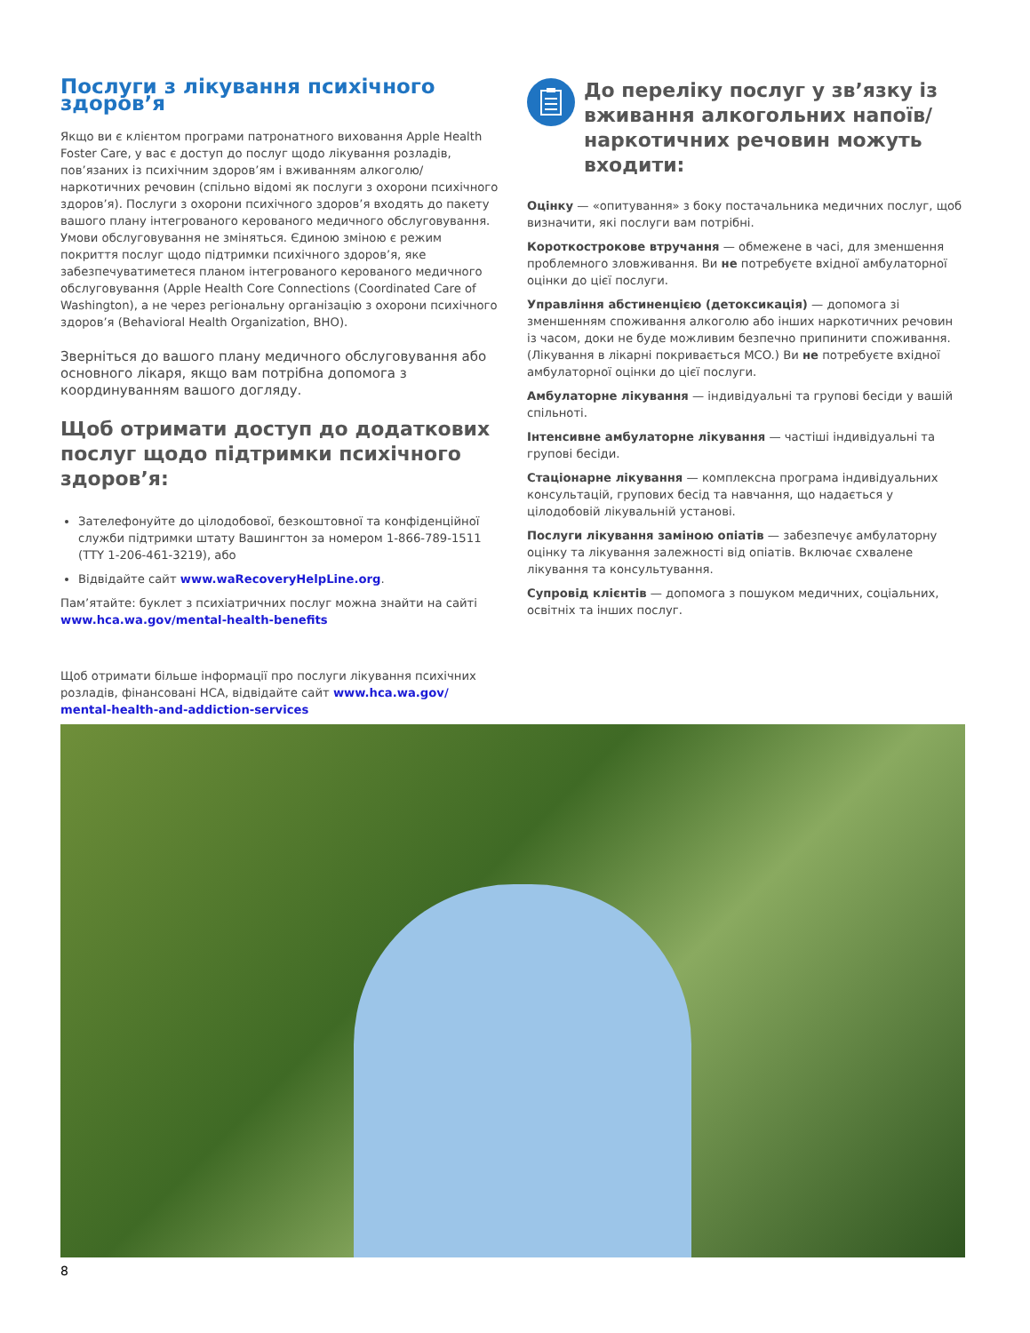Послуги з лікування психічного здоров’я
Якщо ви є клієнтом програми патронатного виховання Apple Health Foster Care, у вас є доступ до послуг щодо лікування розладів, пов’язаних із психічним здоров’ям і вживанням алкоголю/наркотичних речовин (спільно відомі як послуги з охорони психічного здоров’я). Послуги з охорони психічного здоров’я входять до пакету вашого плану інтегрованого керованого медичного обслуговування. Умови обслуговування не зміняться. Єдиною зміною є режим покриття послуг щодо підтримки психічного здоров’я, яке забезпечуватиметеся планом інтегрованого керованого медичного обслуговування (Apple Health Core Connections (Coordinated Care of Washington), а не через регіональну організацію з охорони психічного здоров’я (Behavioral Health Organization, BHO).
Зверніться до вашого плану медичного обслуговування або основного лікаря, якщо вам потрібна допомога з координуванням вашого догляду.
Щоб отримати доступ до додаткових послуг щодо підтримки психічного здоров’я:
Зателефонуйте до цілодобової, безкоштовної та конфіденційної служби підтримки штату Вашингтон за номером 1-866-789-1511 (TTY 1-206-461-3219), або
Відвідайте сайт www.waRecoveryHelpLine.org.
Пам’ятайте: буклет з психіатричних послуг можна знайти на сайті www.hca.wa.gov/mental-health-benefits
Щоб отримати більше інформації про послуги лікування психічних розладів, фінансовані HCA, відвідайте сайт www.hca.wa.gov/ mental-health-and-addiction-services
До переліку послуг у зв’язку із вживання алкогольних напоїв/ наркотичних речовин можуть входити:
Оцінку — «опитування» з боку постачальника медичних послуг, щоб визначити, які послуги вам потрібні.
Короткострокове втручання — обмежене в часі, для зменшення проблемного зловживання. Ви не потребуєте вхідної амбулаторної оцінки до цієї послуги.
Управління абстиненцією (детоксикація) — допомога зі зменшенням споживання алкоголю або інших наркотичних речовин із часом, доки не буде можливим безпечно припинити споживання. (Лікування в лікарні покривається MCO.) Ви не потребуєте вхідної амбулаторної оцінки до цієї послуги.
Амбулаторне лікування — індивідуальні та групові бесіди у вашій спільноті.
Інтенсивне амбулаторне лікування — частіші індивідуальні та групові бесіди.
Стаціонарне лікування — комплексна програма індивідуальних консультацій, групових бесід та навчання, що надається у цілодобовій лікувальній установі.
Послуги лікування заміною опіатів — забезпечує амбулаторну оцінку та лікування залежності від опіатів. Включає схвалене лікування та консультування.
Супровід клієнтів — допомога з пошуком медичних, соціальних, освітніх та інших послуг.
8